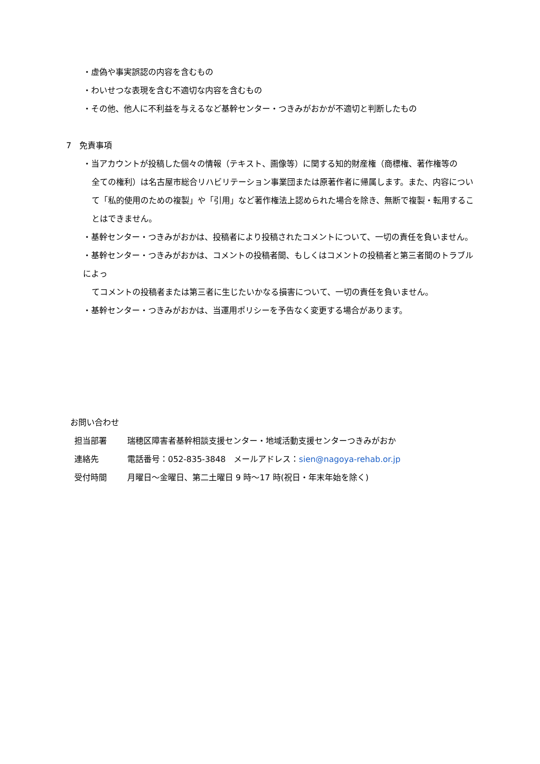・虚偽や事実誤認の内容を含むもの
・わいせつな表現を含む不適切な内容を含むもの
・その他、他人に不利益を与えるなど基幹センター・つきみがおかが不適切と判断したもの
7　免責事項
・当アカウントが投稿した個々の情報（テキスト、画像等）に関する知的財産権（商標権、著作権等の
全ての権利）は名古屋市総合リハビリテーション事業団または原著作者に帰属します。また、内容について「私的使用のための複製」や「引用」など著作権法上認められた場合を除き、無断で複製・転用することはできません。
・基幹センター・つきみがおかは、投稿者により投稿されたコメントについて、一切の責任を負いません。
・基幹センター・つきみがおかは、コメントの投稿者間、もしくはコメントの投稿者と第三者間のトラブルによっ
てコメントの投稿者または第三者に生じたいかなる損害について、一切の責任を負いません。
・基幹センター・つきみがおかは、当運用ポリシーを予告なく変更する場合があります。
お問い合わせ
担当部署 瑞穂区障害者基幹相談支援センター・地域活動支援センターつきみがおか
連絡先 電話番号：052-835-3848　メールアドレス：sien@nagoya-rehab.or.jp
受付時間 月曜日～金曜日、第二土曜日 9 時～17 時(祝日・年末年始を除く)